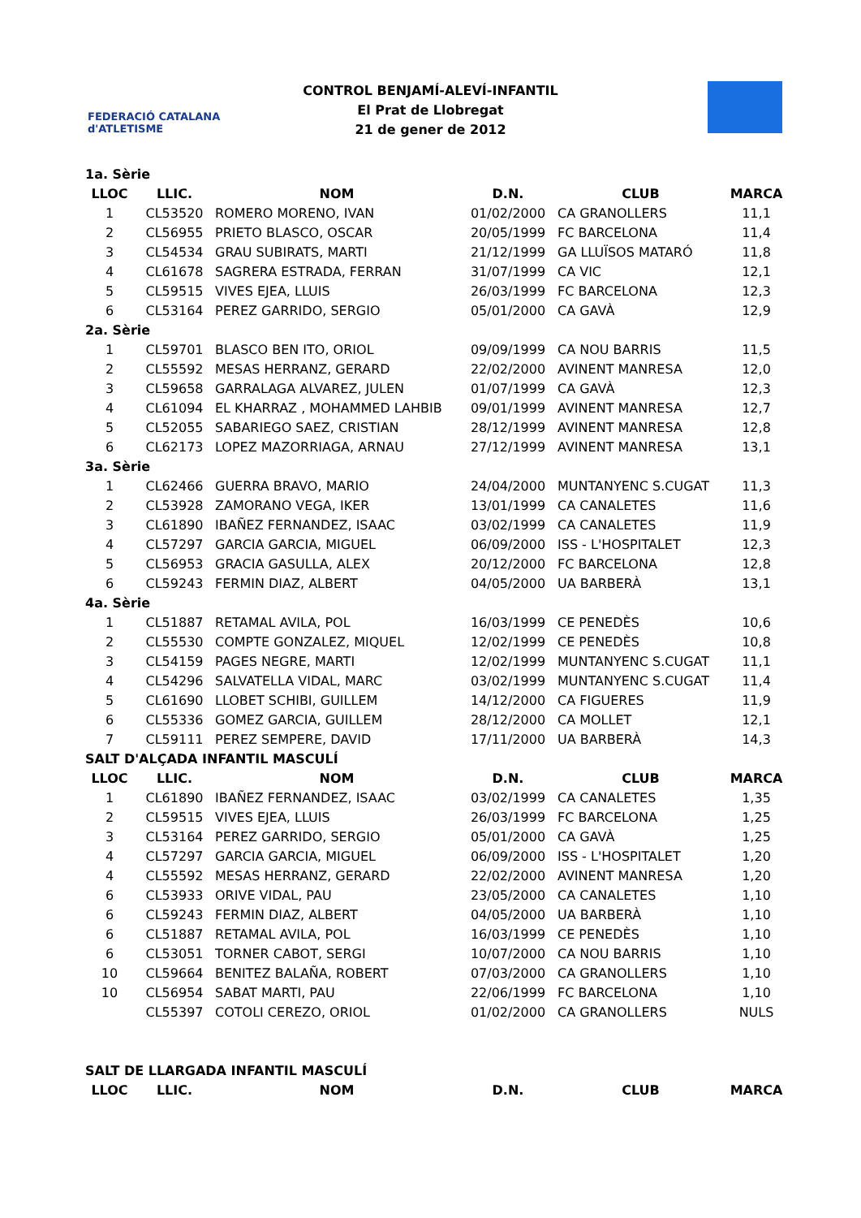FEDERACIÓ CATALANA d'ATLETISME
CONTROL BENJAMÍ-ALEVÍ-INFANTIL
El Prat de Llobregat
21 de gener de 2012
| 1a. Sèrie | | | | | |
| LLOC | LLIC. | NOM | D.N. | CLUB | MARCA |
| 1 | CL53520 | ROMERO MORENO, IVAN | 01/02/2000 | CA GRANOLLERS | 11,1 |
| 2 | CL56955 | PRIETO BLASCO, OSCAR | 20/05/1999 | FC BARCELONA | 11,4 |
| 3 | CL54534 | GRAU SUBIRATS, MARTI | 21/12/1999 | GA LLUÏSOS MATARÓ | 11,8 |
| 4 | CL61678 | SAGRERA ESTRADA, FERRAN | 31/07/1999 | CA VIC | 12,1 |
| 5 | CL59515 | VIVES EJEA, LLUIS | 26/03/1999 | FC BARCELONA | 12,3 |
| 6 | CL53164 | PEREZ GARRIDO, SERGIO | 05/01/2000 | CA GAVÀ | 12,9 |
| 2a. Sèrie | | | | | |
| 1 | CL59701 | BLASCO BEN ITO, ORIOL | 09/09/1999 | CA NOU BARRIS | 11,5 |
| 2 | CL55592 | MESAS HERRANZ, GERARD | 22/02/2000 | AVINENT MANRESA | 12,0 |
| 3 | CL59658 | GARRALAGA ALVAREZ, JULEN | 01/07/1999 | CA GAVÀ | 12,3 |
| 4 | CL61094 | EL KHARRAZ , MOHAMMED LAHBIB | 09/01/1999 | AVINENT MANRESA | 12,7 |
| 5 | CL52055 | SABARIEGO SAEZ, CRISTIAN | 28/12/1999 | AVINENT MANRESA | 12,8 |
| 6 | CL62173 | LOPEZ MAZORRIAGA, ARNAU | 27/12/1999 | AVINENT MANRESA | 13,1 |
| 3a. Sèrie | | | | | |
| 1 | CL62466 | GUERRA BRAVO, MARIO | 24/04/2000 | MUNTANYENC S.CUGAT | 11,3 |
| 2 | CL53928 | ZAMORANO VEGA, IKER | 13/01/1999 | CA CANALETES | 11,6 |
| 3 | CL61890 | IBAÑEZ FERNANDEZ, ISAAC | 03/02/1999 | CA CANALETES | 11,9 |
| 4 | CL57297 | GARCIA GARCIA, MIGUEL | 06/09/2000 | ISS - L'HOSPITALET | 12,3 |
| 5 | CL56953 | GRACIA GASULLA, ALEX | 20/12/2000 | FC BARCELONA | 12,8 |
| 6 | CL59243 | FERMIN DIAZ, ALBERT | 04/05/2000 | UA BARBERÀ | 13,1 |
| 4a. Sèrie | | | | | |
| 1 | CL51887 | RETAMAL AVILA, POL | 16/03/1999 | CE PENEDÈS | 10,6 |
| 2 | CL55530 | COMPTE GONZALEZ, MIQUEL | 12/02/1999 | CE PENEDÈS | 10,8 |
| 3 | CL54159 | PAGES NEGRE, MARTI | 12/02/1999 | MUNTANYENC S.CUGAT | 11,1 |
| 4 | CL54296 | SALVATELLA VIDAL, MARC | 03/02/1999 | MUNTANYENC S.CUGAT | 11,4 |
| 5 | CL61690 | LLOBET SCHIBI, GUILLEM | 14/12/2000 | CA FIGUERES | 11,9 |
| 6 | CL55336 | GOMEZ GARCIA, GUILLEM | 28/12/2000 | CA MOLLET | 12,1 |
| 7 | CL59111 | PEREZ SEMPERE, DAVID | 17/11/2000 | UA BARBERÀ | 14,3 |
| SALT D'ALÇADA INFANTIL MASCULÍ | | | | | |
| LLOC | LLIC. | NOM | D.N. | CLUB | MARCA |
| 1 | CL61890 | IBAÑEZ FERNANDEZ, ISAAC | 03/02/1999 | CA CANALETES | 1,35 |
| 2 | CL59515 | VIVES EJEA, LLUIS | 26/03/1999 | FC BARCELONA | 1,25 |
| 3 | CL53164 | PEREZ GARRIDO, SERGIO | 05/01/2000 | CA GAVÀ | 1,25 |
| 4 | CL57297 | GARCIA GARCIA, MIGUEL | 06/09/2000 | ISS - L'HOSPITALET | 1,20 |
| 4 | CL55592 | MESAS HERRANZ, GERARD | 22/02/2000 | AVINENT MANRESA | 1,20 |
| 6 | CL53933 | ORIVE VIDAL, PAU | 23/05/2000 | CA CANALETES | 1,10 |
| 6 | CL59243 | FERMIN DIAZ, ALBERT | 04/05/2000 | UA BARBERÀ | 1,10 |
| 6 | CL51887 | RETAMAL AVILA, POL | 16/03/1999 | CE PENEDÈS | 1,10 |
| 6 | CL53051 | TORNER CABOT, SERGI | 10/07/2000 | CA NOU BARRIS | 1,10 |
| 10 | CL59664 | BENITEZ BALAÑA, ROBERT | 07/03/2000 | CA GRANOLLERS | 1,10 |
| 10 | CL56954 | SABAT MARTI, PAU | 22/06/1999 | FC BARCELONA | 1,10 |
| | CL55397 | COTOLI CEREZO, ORIOL | 01/02/2000 | CA GRANOLLERS | NULS |
| SALT DE LLARGADA INFANTIL MASCULÍ | | | | | |
| LLOC | LLIC. | NOM | D.N. | CLUB | MARCA |